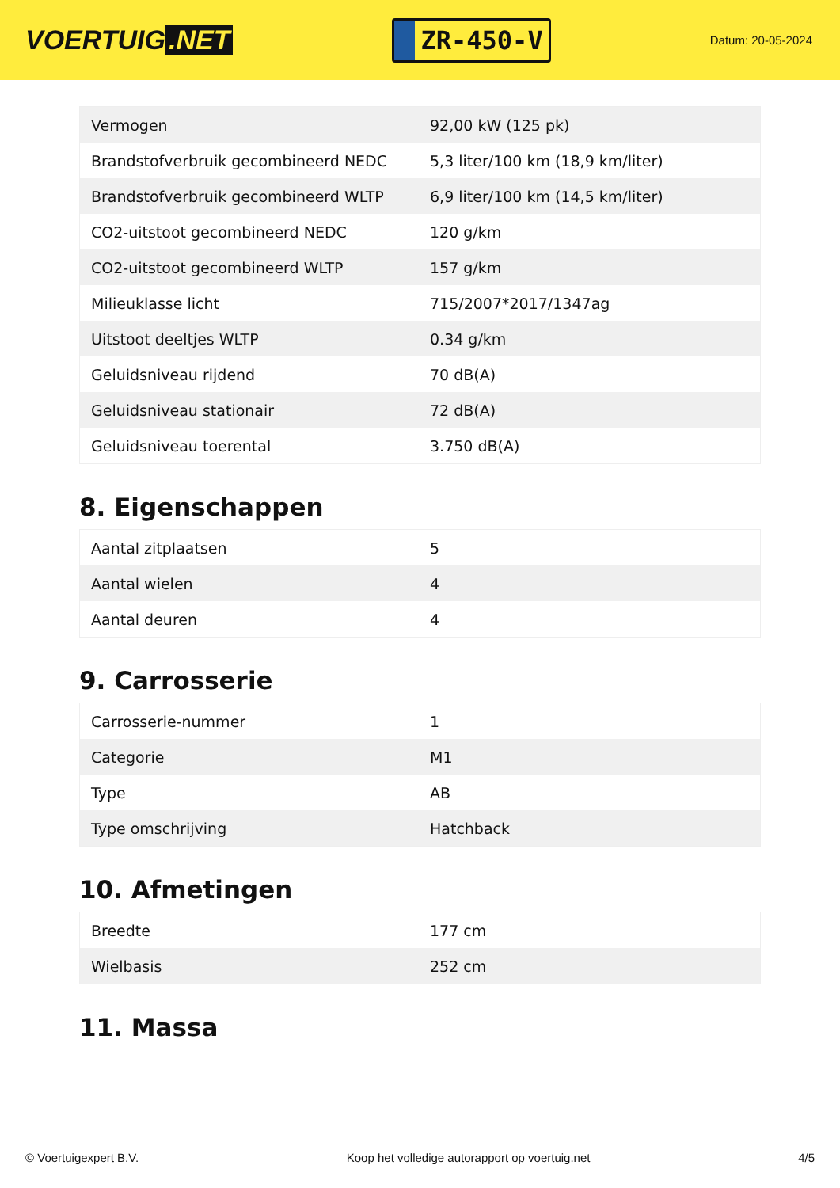VOERTUIG.NET
ZR-450-V
Datum: 20-05-2024
| Vermogen | 92,00 kW (125 pk) |
| Brandstofverbruik gecombineerd NEDC | 5,3 liter/100 km (18,9 km/liter) |
| Brandstofverbruik gecombineerd WLTP | 6,9 liter/100 km (14,5 km/liter) |
| CO2-uitstoot gecombineerd NEDC | 120 g/km |
| CO2-uitstoot gecombineerd WLTP | 157 g/km |
| Milieuklasse licht | 715/2007*2017/1347ag |
| Uitstoot deeltjes WLTP | 0.34 g/km |
| Geluidsniveau rijdend | 70 dB(A) |
| Geluidsniveau stationair | 72 dB(A) |
| Geluidsniveau toerental | 3.750 dB(A) |
8. Eigenschappen
| Aantal zitplaatsen | 5 |
| Aantal wielen | 4 |
| Aantal deuren | 4 |
9. Carrosserie
| Carrosserie-nummer | 1 |
| Categorie | M1 |
| Type | AB |
| Type omschrijving | Hatchback |
10. Afmetingen
| Breedte | 177 cm |
| Wielbasis | 252 cm |
11. Massa
© Voertuigexpert B.V. Koop het volledige autorapport op voertuig.net 4/5